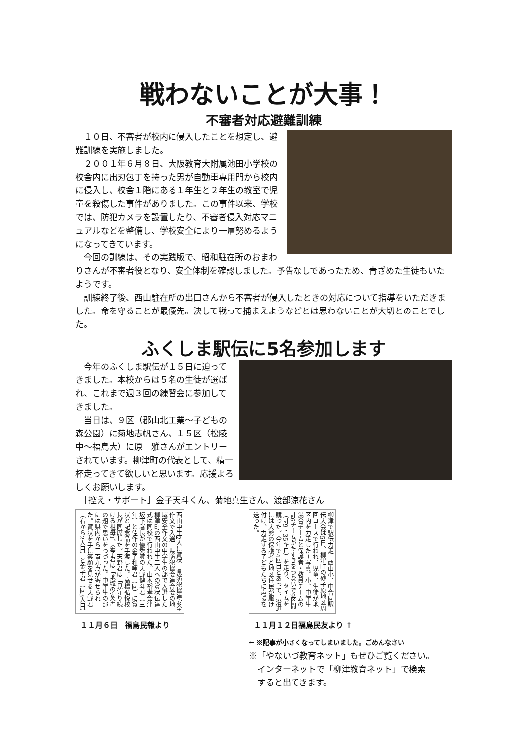戦わないことが大事！
不審者対応避難訓練
　１０日、不審者が校内に侵入したことを想定し、避難訓練を実施しました。
　２００１年６月８日、大阪教育大附属池田小学校の校舎内に出刃包丁を持った男が自動車専用門から校内に侵入し、校舎１階にある１年生と２年生の教室で児童を殺傷した事件がありました。この事件以来、学校では、防犯カメラを設置したり、不審者侵入対応マニュアルなどを整備し、学校安全により一層努めるようになってきています。
　今回の訓練は、その実践版で、昭和駐在所のおまわりさんが不審者役となり、安全体制を確認しました。予告なしであったため、青ざめた生徒もいたようです。
　訓練終了後、西山駐在所の出口さんから不審者が侵入したときの対応について指導をいただきました。命を守ることが最優先。決して戦って捕まえようなどとは思わないことが大切とのことでした。
ふくしま駅伝に5名参加します
　今年のふくしま駅伝が１５日に迫ってきました。本校からは５名の生徒が選ばれ、これまで週３回の練習会に参加してきました。
　当日は、９区（郡山北工業〜子どもの森公園）に菊地志帆さん、１５区（松陵中〜福島大）に原　雅さんがエントリーされています。柳津町の代表として、精一杯走ってきて欲しいと思います。応援よろしくお願いします。
　［控え・サポート］金子天斗くん、菊地真生さん、渡部涼花さん
西山中生2人に賞状　県防犯協連安全作文で入選　県防犯協会連合会の地域安全作文の中学生の部で入選した柳津町の西山中生二人への賞状伝達式は同校で行われた。山本裕孝会津坂下署長が優秀賞の天野健斗君（三年）と佳作の金子和暉君（同）に賞状と記念品を手渡した。高橋弘悦校長が同席した。天野君は「見守り続ける祖母」、金子君は「地域の安全」の題で思いをつづった。中学生の部には県内から三百九点が寄せられた。賞状を手に笑顔を見せる天野君（右から2人目）と金子君（同3人目）
１１月６日　福島民報より
柳津で駅伝力走　西山小、中合同駅伝大会は5日、柳津町の砂子原地区周回コースで行われ、児童、生徒が地区内を力走した＝写真。小、中学生混合チームと保護者・教員チームの計6チームがたすきをつないで9区間（計9・35キロ）を走り、タイムを競った。今年で4回目とあって、沿道には大勢の保護者と地区住民が駆け付け、力走する子どもたちに声援を送った。
１１月１２日福島民友より ↑
← ※記事が小さくなってしまいました。ごめんなさい
※「やないづ教育ネット」もぜひご覧ください。
　インターネットで「柳津教育ネット」で検索
　すると出てきます。